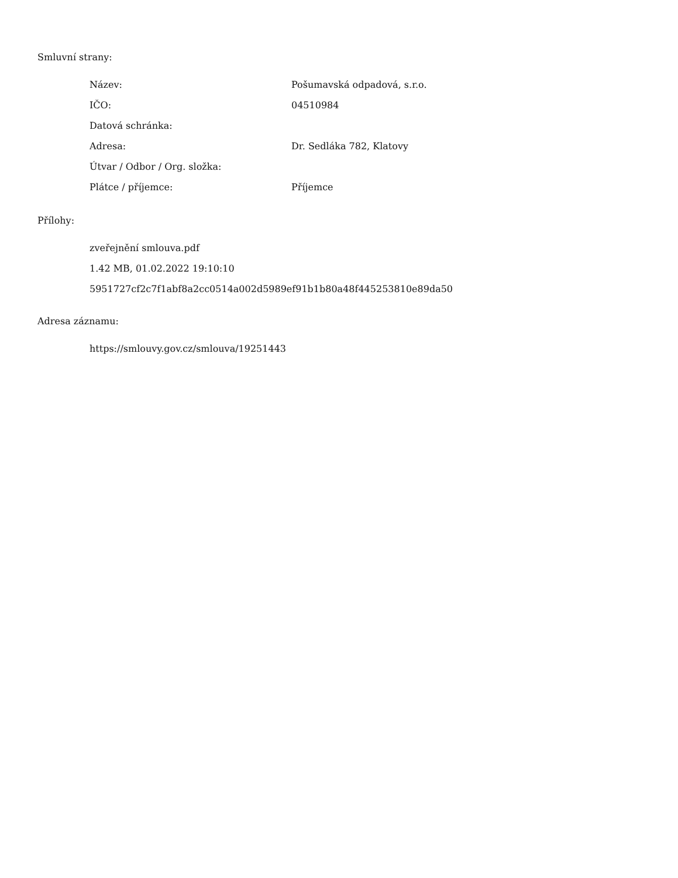Smluvní strany:
| Název: | Pošumavská odpadová, s.r.o. |
| IČO: | 04510984 |
| Datová schránka: | |
| Adresa: | Dr. Sedláka 782, Klatovy |
| Útvar / Odbor / Org. složka: | |
| Plátce / příjemce: | Příjemce |
Přílohy:
zveřejnění smlouva.pdf
1.42 MB, 01.02.2022 19:10:10
5951727cf2c7f1abf8a2cc0514a002d5989ef91b1b80a48f445253810e89da50
Adresa záznamu:
https://smlouvy.gov.cz/smlouva/19251443